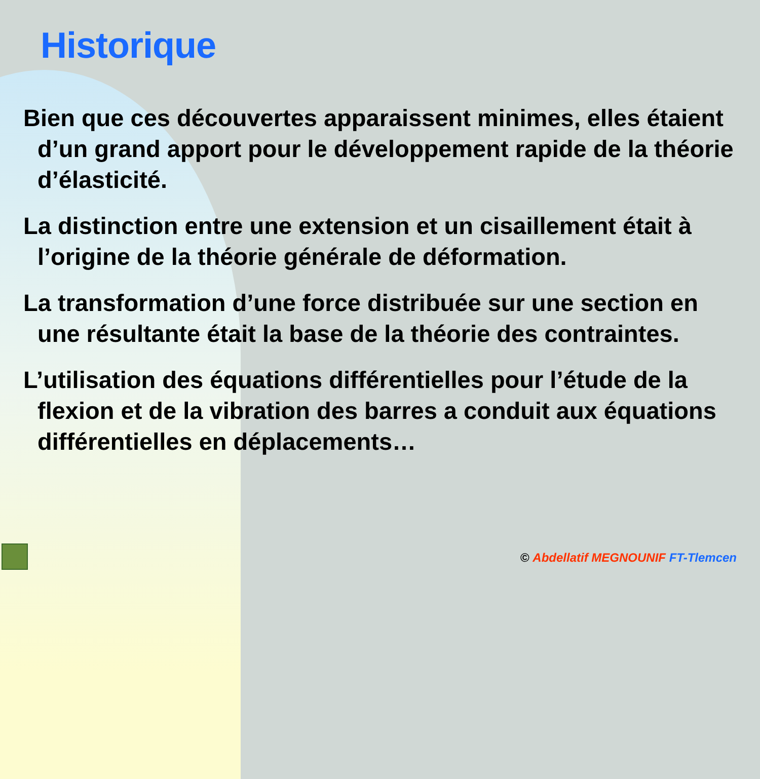Historique
Bien que ces découvertes apparaissent minimes, elles étaient d’un grand apport pour le développement rapide de la théorie d’élasticité.
La distinction entre une extension et un cisaillement était à l’origine de la théorie générale de déformation.
La transformation d’une force distribuée sur une section en une résultante était la base de la théorie des contraintes.
L’utilisation des équations différentielles pour l’étude de la flexion et de la vibration des barres a conduit aux équations différentielles en déplacements…
© Abdellatif MEGNOUNIF FT-Tlemcen